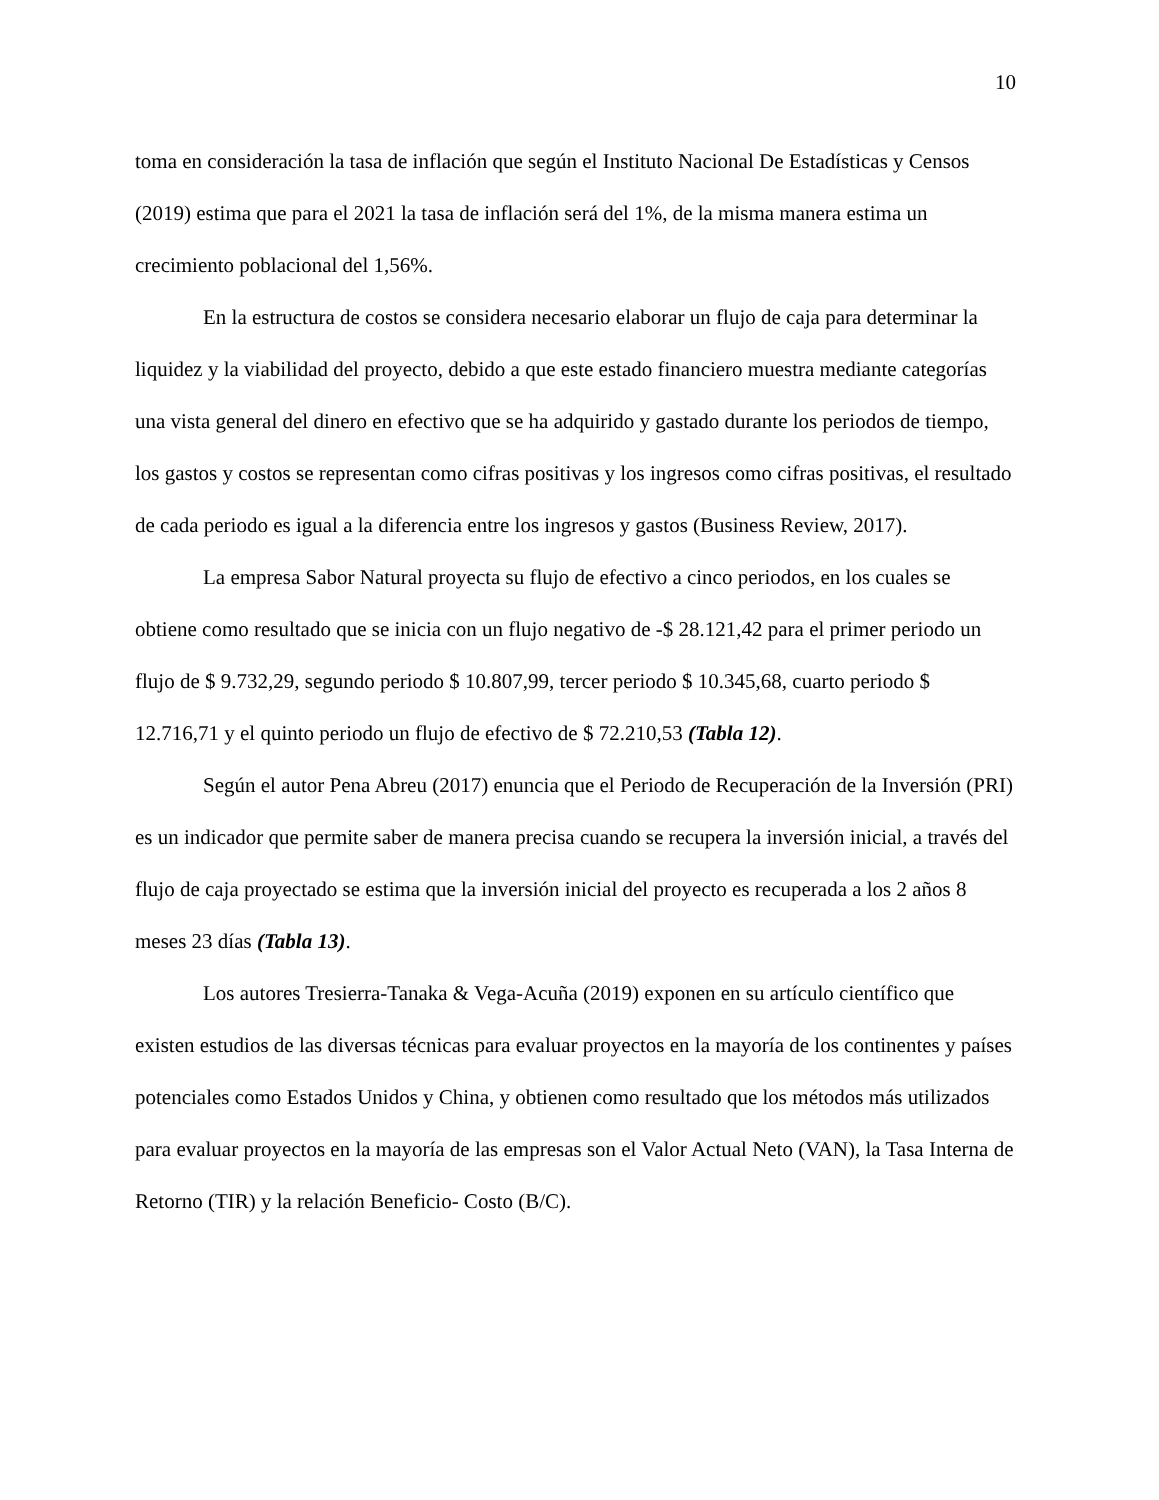10
toma en consideración la tasa de inflación que según el Instituto Nacional De Estadísticas y Censos (2019) estima que para el 2021 la tasa de inflación será del 1%, de la misma manera estima un crecimiento poblacional del 1,56%.
En la estructura de costos se considera necesario elaborar un flujo de caja para determinar la liquidez y la viabilidad del proyecto, debido a que este estado financiero muestra mediante categorías una vista general del dinero en efectivo que se ha adquirido y gastado durante los periodos de tiempo, los gastos y costos se representan como cifras positivas y los ingresos como cifras positivas, el resultado de cada periodo es igual a la diferencia entre los ingresos y gastos (Business Review, 2017).
La empresa Sabor Natural proyecta su flujo de efectivo a cinco periodos, en los cuales se obtiene como resultado que se inicia con un flujo negativo de -$ 28.121,42 para el primer periodo un flujo de $ 9.732,29, segundo periodo $ 10.807,99, tercer periodo $ 10.345,68, cuarto periodo $ 12.716,71 y el quinto periodo un flujo de efectivo de $ 72.210,53 (Tabla 12).
Según el autor Pena Abreu (2017) enuncia que el Periodo de Recuperación de la Inversión (PRI) es un indicador que permite saber de manera precisa cuando se recupera la inversión inicial, a través del flujo de caja proyectado se estima que la inversión inicial del proyecto es recuperada a los 2 años 8 meses 23 días (Tabla 13).
Los autores Tresierra-Tanaka & Vega-Acuña (2019) exponen en su artículo científico que existen estudios de las diversas técnicas para evaluar proyectos en la mayoría de los continentes y países potenciales como Estados Unidos y China, y obtienen como resultado que los métodos más utilizados para evaluar proyectos en la mayoría de las empresas son el Valor Actual Neto (VAN), la Tasa Interna de Retorno (TIR) y la relación Beneficio- Costo (B/C).